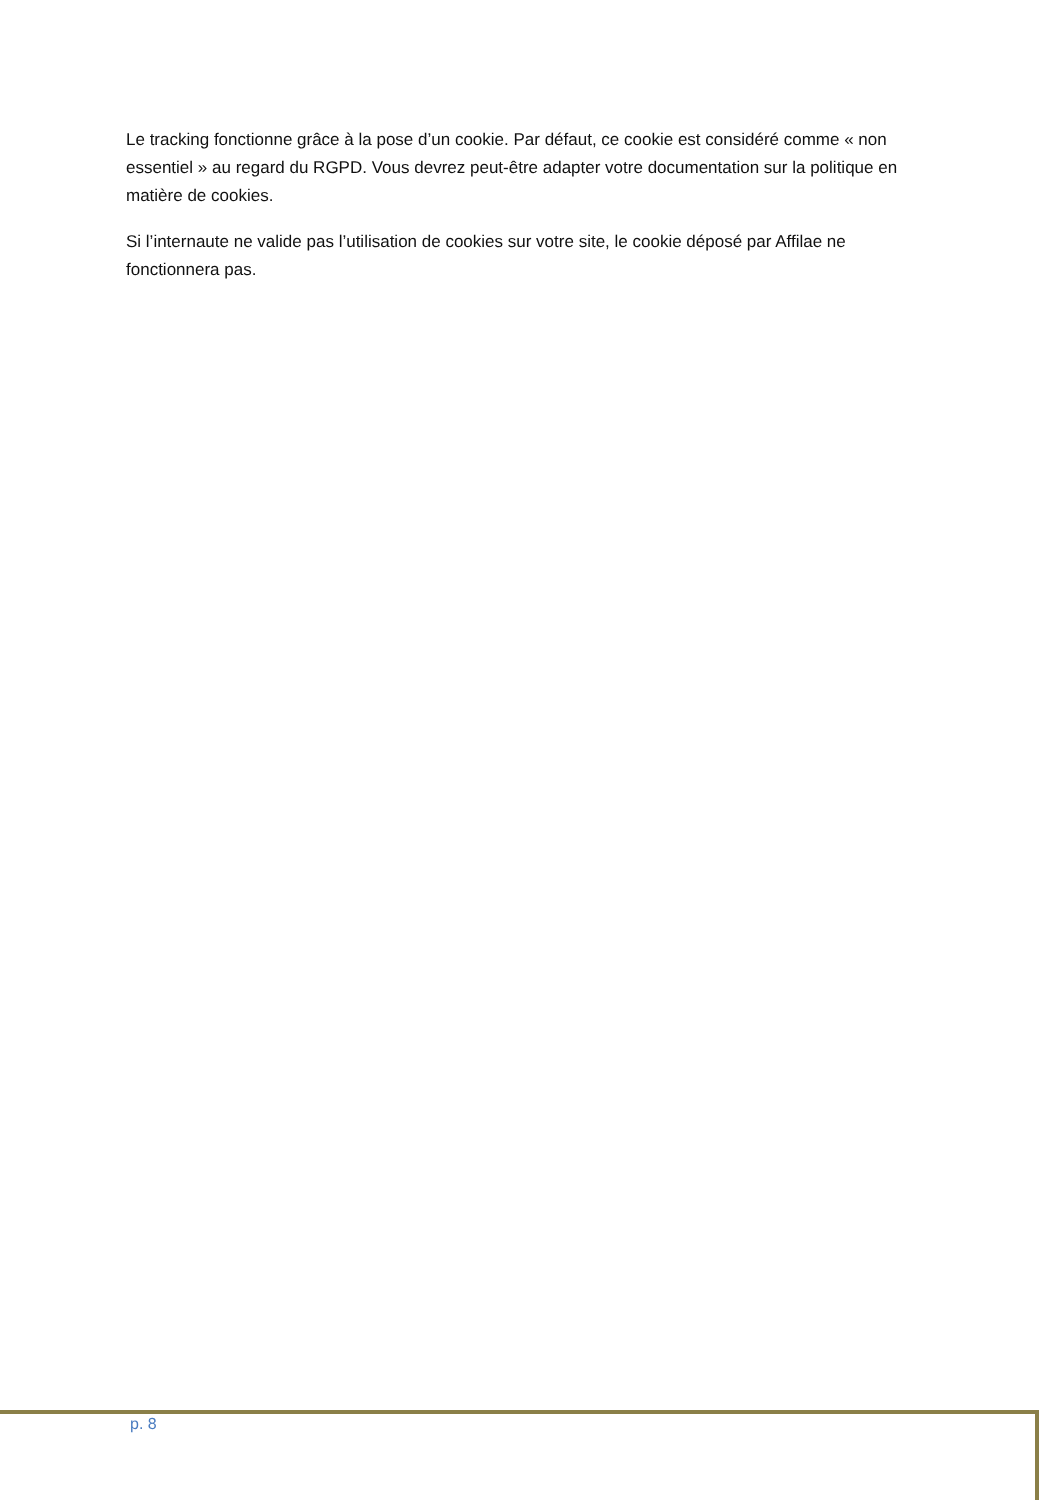Le tracking fonctionne grâce à la pose d’un cookie. Par défaut, ce cookie est considéré comme « non essentiel » au regard du RGPD. Vous devrez peut-être adapter votre documentation sur la politique en matière de cookies.
Si l’internaute ne valide pas l’utilisation de cookies sur votre site, le cookie déposé par Affilae ne fonctionnera pas.
p. 8